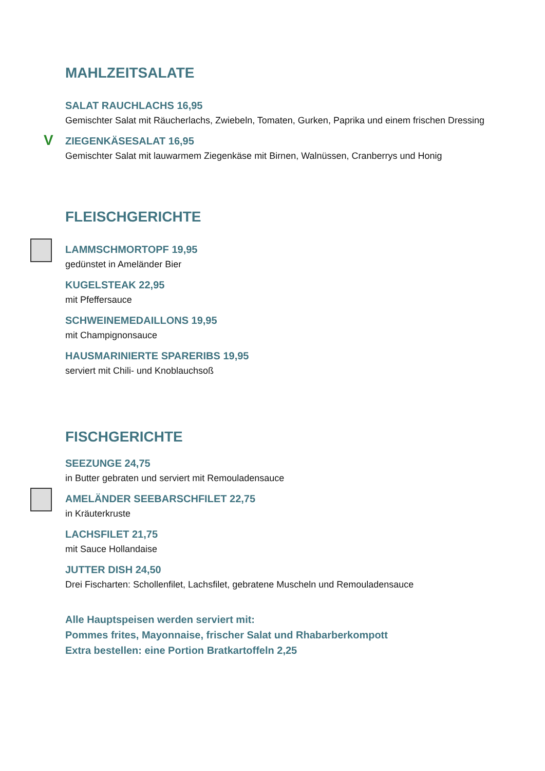MAHLZEITSALATE
SALAT RAUCHLACHS 16,95
Gemischter Salat mit Räucherlachs, Zwiebeln, Tomaten, Gurken, Paprika und einem frischen Dressing
V
ZIEGENKÄSESALAT 16,95
Gemischter Salat mit lauwarmem Ziegenkäse mit Birnen, Walnüssen, Cranberrys und Honig
FLEISCHGERICHTE
LAMMSCHMORTOPF 19,95
gedünstet in Ameländer Bier
KUGELSTEAK 22,95
mit Pfeffersauce
SCHWEINEMEDAILLONS 19,95
mit Champignonsauce
HAUSMARINIERTE SPARERIBS 19,95
serviert mit Chili- und Knoblauchsoß
FISCHGERICHTE
SEEZUNGE 24,75
in Butter gebraten und serviert mit Remouladensauce
AMELÄNDER SEEBARSCHFILET 22,75
in Kräuterkruste
LACHSFILET 21,75
mit Sauce Hollandaise
JUTTER DISH 24,50
Drei Fischarten: Schollenfilet, Lachsfilet, gebratene Muscheln und Remouladensauce
Alle Hauptspeisen werden serviert mit:
Pommes frites, Mayonnaise, frischer Salat und Rhabarberkompott
Extra bestellen: eine Portion Bratkartoffeln 2,25